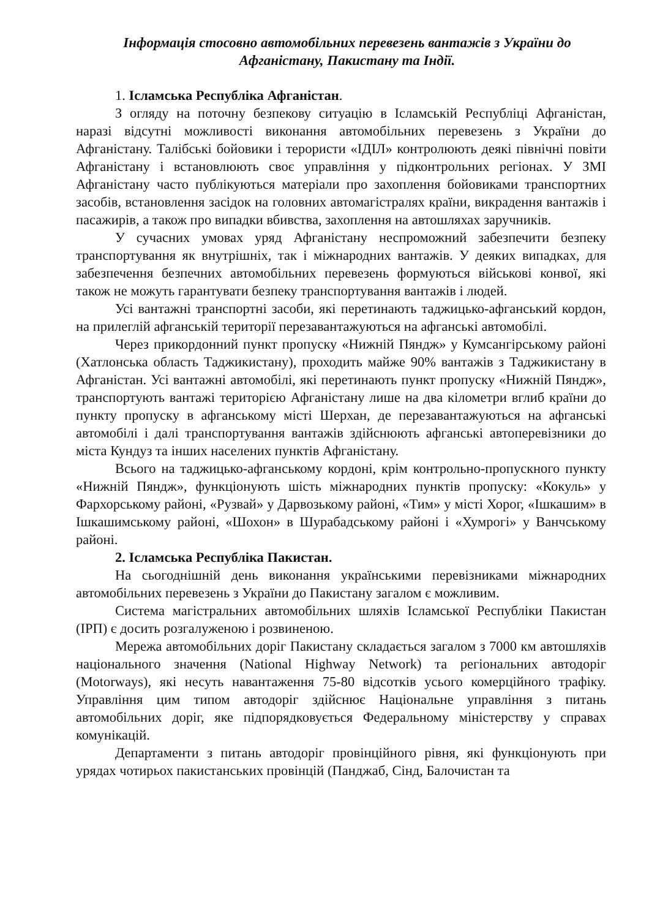Інформація стосовно автомобільних перевезень вантажів з України до Афганістану, Пакистану та Індії.
1. Ісламська Республіка Афганістан.
З огляду на поточну безпекову ситуацію в Ісламській Республіці Афганістан, наразі відсутні можливості виконання автомобільних перевезень з України до Афганістану. Талібські бойовики і терористи «ІДІЛ» контролюють деякі північні повіти Афганістану і встановлюють своє управління у підконтрольних регіонах. У ЗМІ Афганістану часто публікуються матеріали про захоплення бойовиками транспортних засобів, встановлення засідок на головних автомагістралях країни, викрадення вантажів і пасажирів, а також про випадки вбивства, захоплення на автошляхах заручників.
У сучасних умовах уряд Афганістану неспроможний забезпечити безпеку транспортування як внутрішніх, так і міжнародних вантажів. У деяких випадках, для забезпечення безпечних автомобільних перевезень формуються військові конвої, які також не можуть гарантувати безпеку транспортування вантажів і людей.
Усі вантажні транспортні засоби, які перетинають таджицько-афганський кордон, на прилеглій афганській території перезавантажуються на афганські автомобілі.
Через прикордонний пункт пропуску «Нижній Пяндж» у Кумсангірському районі (Хатлонська область Таджикистану), проходить майже 90% вантажів з Таджикистану в Афганістан. Усі вантажні автомобілі, які перетинають пункт пропуску «Нижній Пяндж», транспортують вантажі територією Афганістану лише на два кілометри вглиб країни до пункту пропуску в афганському місті Шерхан, де перезавантажуються на афганські автомобілі і далі транспортування вантажів здійснюють афганські автоперевізники до міста Кундуз та інших населених пунктів Афганістану.
Всього на таджицько-афганському кордоні, крім контрольно-пропускного пункту «Нижній Пяндж», функціонують шість міжнародних пунктів пропуску: «Кокуль» у Фархорському районі, «Рузвай» у Дарвозькому районі, «Тим» у місті Хорог, «Ішкашим» в Ішкашимському районі, «Шохон» в Шурабадському районі і «Хумрогі» у Ванчському районі.
2. Ісламська Республіка Пакистан.
На сьогоднішній день виконання українськими перевізниками міжнародних автомобільних перевезень з України до Пакистану загалом є можливим.
Система магістральних автомобільних шляхів Ісламської Республіки Пакистан (ІРП) є досить розгалуженою і розвиненою.
Мережа автомобільних доріг Пакистану складається загалом з 7000 км автошляхів національного значення (National Highway Network) та регіональних автодоріг (Motorways), які несуть навантаження 75-80 відсотків усього комерційного трафіку. Управління цим типом автодоріг здійснює Національне управління з питань автомобільних доріг, яке підпорядковується Федеральному міністерству у справах комунікацій.
Департаменти з питань автодоріг провінційного рівня, які функціонують при урядах чотирьох пакистанських провінцій (Панджаб, Сінд, Балочистан та